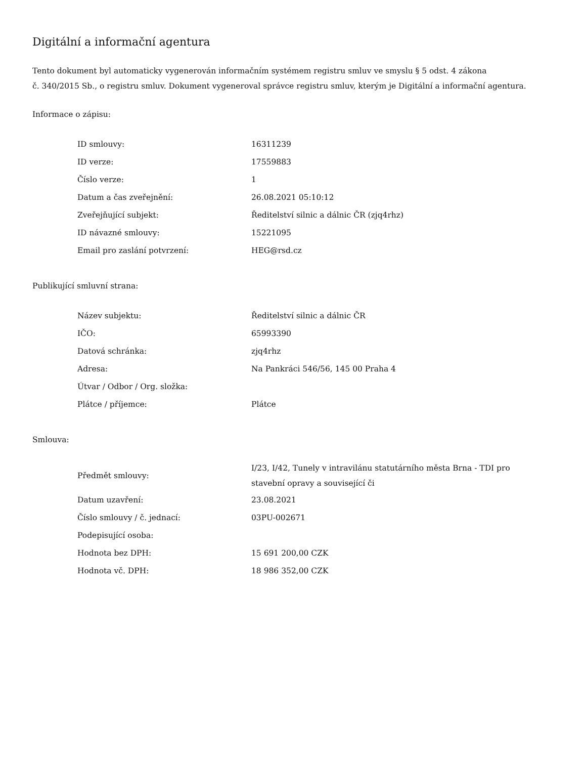Digitální a informační agentura
Tento dokument byl automaticky vygenerován informačním systémem registru smluv ve smyslu § 5 odst. 4 zákona
č. 340/2015 Sb., o registru smluv. Dokument vygeneroval správce registru smluv, kterým je Digitální a informační agentura.
Informace o zápisu:
| ID smlouvy: | 16311239 |
| ID verze: | 17559883 |
| Číslo verze: | 1 |
| Datum a čas zveřejnění: | 26.08.2021 05:10:12 |
| Zveřejňující subjekt: | Ředitelství silnic a dálnic ČR (zjq4rhz) |
| ID návazné smlouvy: | 15221095 |
| Email pro zaslání potvrzení: | HEG@rsd.cz |
Publikující smluvní strana:
| Název subjektu: | Ředitelství silnic a dálnic ČR |
| IČO: | 65993390 |
| Datová schránka: | zjq4rhz |
| Adresa: | Na Pankráci 546/56, 145 00 Praha 4 |
| Útvar / Odbor / Org. složka: | |
| Plátce / příjemce: | Plátce |
Smlouva:
| Předmět smlouvy: | I/23, I/42, Tunely v intravilánu statutárního města Brna - TDI pro stavební opravy a související či |
| Datum uzavření: | 23.08.2021 |
| Číslo smlouvy / č. jednací: | 03PU-002671 |
| Podepisující osoba: | |
| Hodnota bez DPH: | 15 691 200,00 CZK |
| Hodnota vč. DPH: | 18 986 352,00 CZK |